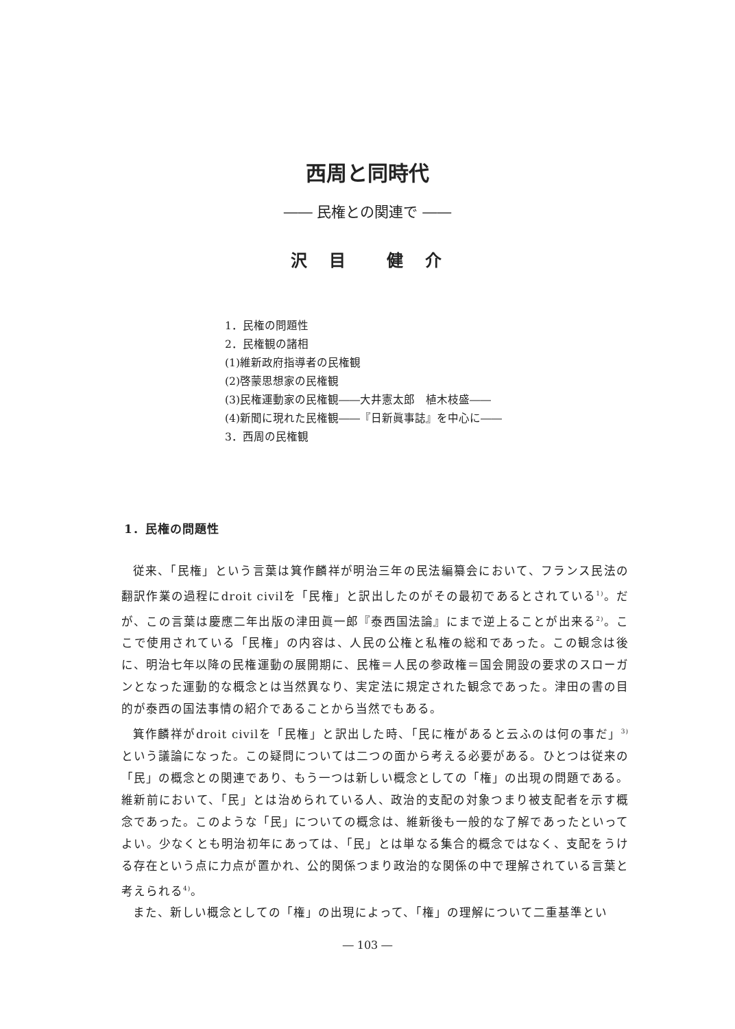西周と同時代
―― 民権との関連で ――
沢　目　　健　介
1．民権の問題性
2．民権観の諸相
(1)維新政府指導者の民権観
(2)啓蒙思想家の民権観
(3)民権運動家の民権観――大井憲太郎　植木枝盛――
(4)新聞に現れた民権観――『日新眞事誌』を中心に――
3．西周の民権観
1．民権の問題性
従来、「民権」という言葉は箕作麟祥が明治三年の民法編纂会において、フランス民法の翻訳作業の過程にdroit civilを「民権」と訳出したのがその最初であるとされている<sup>1)</sup>。だが、この言葉は慶應二年出版の津田眞一郎『泰西国法論』にまで逆上ることが出来る<sup>2)</sup>。ここで使用されている「民権」の内容は、人民の公権と私権の総和であった。この観念は後に、明治七年以降の民権運動の展開期に、民権＝人民の参政権＝国会開設の要求のスローガンとなった運動的な概念とは当然異なり、実定法に規定された観念であった。津田の書の目的が泰西の国法事情の紹介であることから当然でもある。
箕作麟祥がdroit civilを「民権」と訳出した時、「民に権があると云ふのは何の事だ」<sup>3)</sup>という議論になった。この疑問については二つの面から考える必要がある。ひとつは従来の「民」の概念との関連であり、もう一つは新しい概念としての「権」の出現の問題である。維新前において、「民」とは治められている人、政治的支配の対象つまり被支配者を示す概念であった。このような「民」についての概念は、維新後も一般的な了解であったといってよい。少なくとも明治初年にあっては、「民」とは単なる集合的概念ではなく、支配をうける存在という点に力点が置かれ、公的関係つまり政治的な関係の中で理解されている言葉と考えられる<sup>4)</sup>。
また、新しい概念としての「権」の出現によって、「権」の理解について二重基準とい
― 103 ―